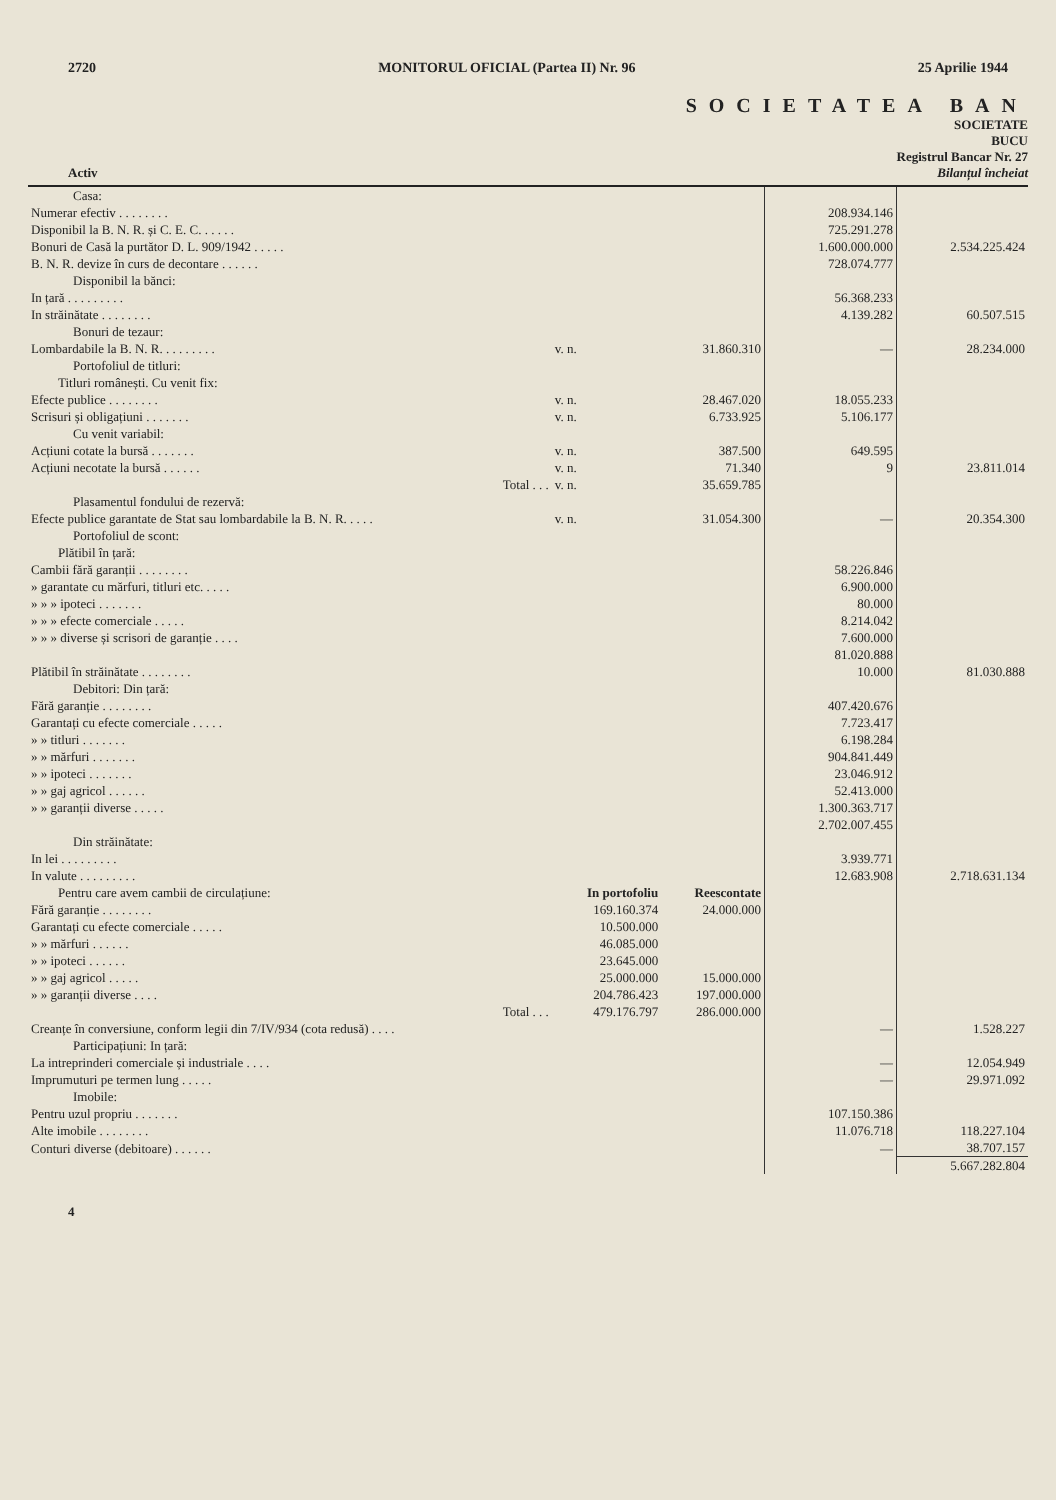2720 MONITORUL OFICIAL (Partea II) Nr. 96 25 Aprilie 1944
SOCIETATEA BAN
SOCIETATE
BUCU
Registrul Bancar Nr. 27
Activ Bilanțul încheiat
| Casa: | | | | |
| Numerar efectiv . . . . . . . . | | | 208.934.146 | |
| Disponibil la B. N. R. și C. E. C. . . . . . | | | 725.291.278 | |
| Bonuri de Casă la purtător D. L. 909/1942 . . . . . | | | 1.600.000.000 | 2.534.225.424 |
| B. N. R. devize în curs de decontare . . . . . . | | | 728.074.777 | |
| Disponibil la bănci: | | | | |
| In țară . . . . . . . . . | | | 56.368.233 | |
| In străinătate . . . . . . . . | | | 4.139.282 | 60.507.515 |
| Bonuri de tezaur: | | | | |
| Lombardabile la B. N. R. . . . . . . . . | v. n. | 31.860.310 | — | 28.234.000 |
| Portofoliul de titluri: | | | | |
| Titluri românești. Cu venit fix: | | | | |
| Efecte publice . . . . . . . . | v. n. | 28.467.020 | 18.055.233 | |
| Scrisuri și obligațiuni . . . . . . . | v. n. | 6.733.925 | 5.106.177 | |
| Cu venit variabil: | | | | |
| Acțiuni cotate la bursă . . . . . . . | v. n. | 387.500 | 649.595 | |
| Acțiuni necotate la bursă . . . . . . | v. n. | 71.340 | 9 | 23.811.014 |
| Total . . . | v. n. | 35.659.785 | | |
| Plasamentul fondului de rezervă: | | | | |
| Efecte publice garantate de Stat sau lombardabile la B. N. R. . . . . | v. n. | 31.054.300 | — | 20.354.300 |
| Portofoliul de scont: | | | | |
| Plătibil în țară: | | | | |
| Cambii fără garanții . . . . . . . . | | | 58.226.846 | |
| » garantate cu mărfuri, titluri etc. . . . . | | | 6.900.000 | |
| » » » ipoteci . . . . . . . | | | 80.000 | |
| » » » efecte comerciale . . . . . | | | 8.214.042 | |
| » » » diverse și scrisori de garanție . . . . | | | 7.600.000 | |
| | | | 81.020.888 | |
| Plătibil în străinătate . . . . . . . . | | | 10.000 | 81.030.888 |
| Debitori: Din țară: | | | | |
| Fără garanție . . . . . . . . | | | 407.420.676 | |
| Garantați cu efecte comerciale . . . . . | | | 7.723.417 | |
| » » titluri . . . . . . . | | | 6.198.284 | |
| » » mărfuri . . . . . . . | | | 904.841.449 | |
| » » ipoteci . . . . . . . | | | 23.046.912 | |
| » » gaj agricol . . . . . . | | | 52.413.000 | |
| » » garanții diverse . . . . . | | | 1.300.363.717 | |
| | | | 2.702.007.455 | |
| Din străinătate: | | | | |
| In lei . . . . . . . . . | | | 3.939.771 | |
| In valute . . . . . . . . . | | | 12.683.908 | 2.718.631.134 |
| Pentru care avem cambii de circulațiune: | In portofoliu | Reescontate | | |
| Fără garanție . . . . . . . . | 169.160.374 | 24.000.000 | | |
| Garantați cu efecte comerciale . . . . . | 10.500.000 | | | |
| » » mărfuri . . . . . . | 46.085.000 | | | |
| » » ipoteci . . . . . . | 23.645.000 | | | |
| » » gaj agricol . . . . . | 25.000.000 | 15.000.000 | | |
| » » garanții diverse . . . . | 204.786.423 | 197.000.000 | | |
| Total . . . | 479.176.797 | 286.000.000 | | |
| Creanțe în conversiune, conform legii din 7/IV/934 (cota redusă) . . . . | | | — | 1.528.227 |
| Participațiuni: In țară: | | | | |
| La intreprinderi comerciale și industriale . . . . | | | — | 12.054.949 |
| Imprumuturi pe termen lung . . . . . | | | — | 29.971.092 |
| Imobile: | | | | |
| Pentru uzul propriu . . . . . . . | | | 107.150.386 | |
| Alte imobile . . . . . . . . | | | 11.076.718 | 118.227.104 |
| Conturi diverse (debitoare) . . . . . . | | | — | 38.707.157 |
| | | | | 5.667.282.804 |
4